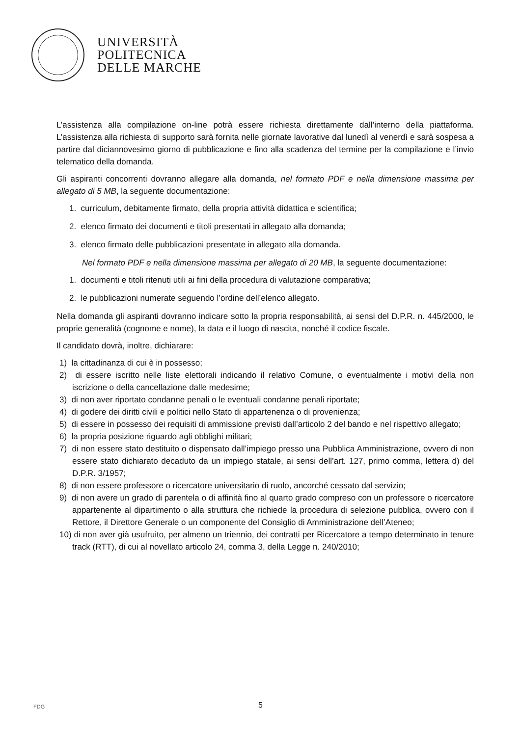UNIVERSITÀ
POLITECNICA
DELLE MARCHE
L’assistenza alla compilazione on-line potrà essere richiesta direttamente dall’interno della piattaforma. L’assistenza alla richiesta di supporto sarà fornita nelle giornate lavorative dal lunedì al venerdì e sarà sospesa a partire dal diciannovesimo giorno di pubblicazione e fino alla scadenza del termine per la compilazione e l’invio telematico della domanda.
Gli aspiranti concorrenti dovranno allegare alla domanda, nel formato PDF e nella dimensione massima per allegato di 5 MB, la seguente documentazione:
1. curriculum, debitamente firmato, della propria attività didattica e scientifica;
2. elenco firmato dei documenti e titoli presentati in allegato alla domanda;
3. elenco firmato delle pubblicazioni presentate in allegato alla domanda.
Nel formato PDF e nella dimensione massima per allegato di 20 MB, la seguente documentazione:
1. documenti e titoli ritenuti utili ai fini della procedura di valutazione comparativa;
2. le pubblicazioni numerate seguendo l’ordine dell’elenco allegato.
Nella domanda gli aspiranti dovranno indicare sotto la propria responsabilità, ai sensi del D.P.R. n. 445/2000, le proprie generalità (cognome e nome), la data e il luogo di nascita, nonché il codice fiscale.
Il candidato dovrà, inoltre, dichiarare:
1) la cittadinanza di cui è in possesso;
2) di essere iscritto nelle liste elettorali indicando il relativo Comune, o eventualmente i motivi della non iscrizione o della cancellazione dalle medesime;
3) di non aver riportato condanne penali o le eventuali condanne penali riportate;
4) di godere dei diritti civili e politici nello Stato di appartenenza o di provenienza;
5) di essere in possesso dei requisiti di ammissione previsti dall’articolo 2 del bando e nel rispettivo allegato;
6) la propria posizione riguardo agli obblighi militari;
7) di non essere stato destituito o dispensato dall’impiego presso una Pubblica Amministrazione, ovvero di non essere stato dichiarato decaduto da un impiego statale, ai sensi dell’art. 127, primo comma, lettera d) del D.P.R. 3/1957;
8) di non essere professore o ricercatore universitario di ruolo, ancorché cessato dal servizio;
9) di non avere un grado di parentela o di affinità fino al quarto grado compreso con un professore o ricercatore appartenente al dipartimento o alla struttura che richiede la procedura di selezione pubblica, ovvero con il Rettore, il Direttore Generale o un componente del Consiglio di Amministrazione dell’Ateneo;
10) di non aver già usufruito, per almeno un triennio, dei contratti per Ricercatore a tempo determinato in tenure track (RTT), di cui al novellato articolo 24, comma 3, della Legge n. 240/2010;
FDG
5